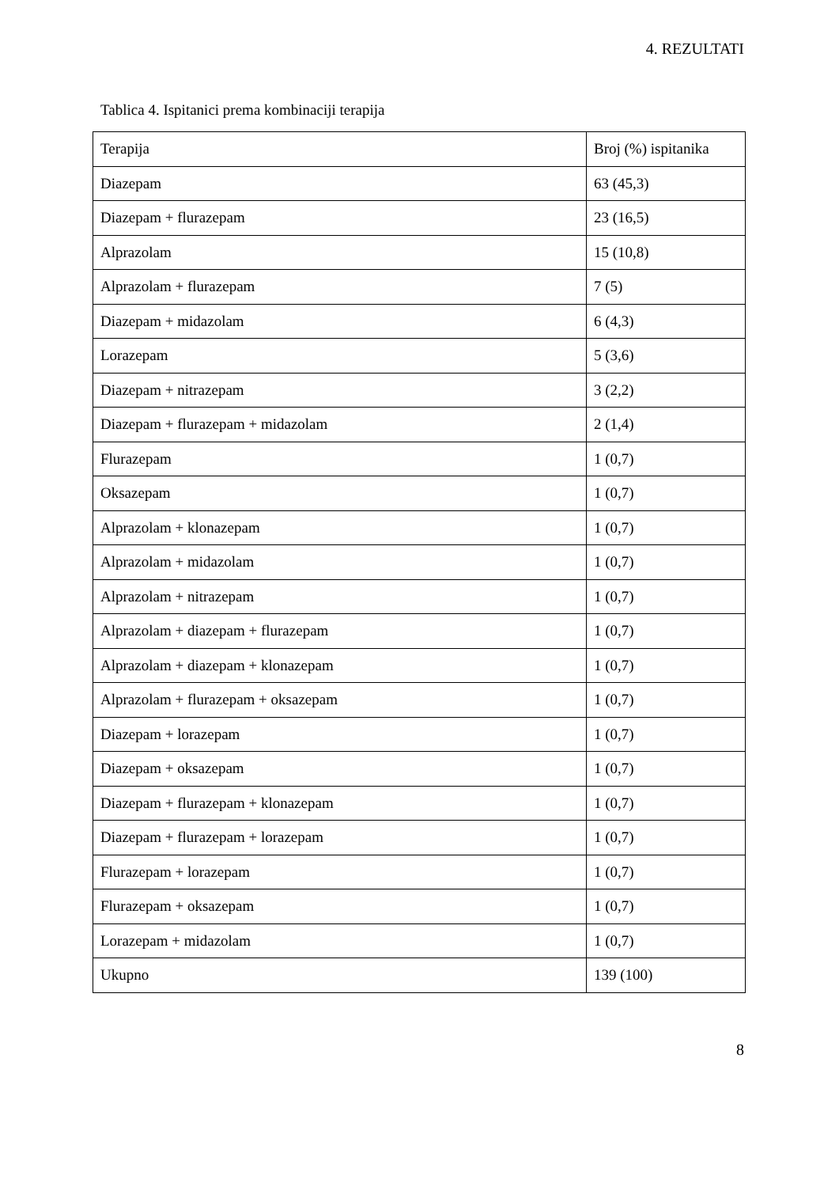4. REZULTATI
Tablica 4. Ispitanici prema kombinaciji terapija
| Terapija | Broj (%) ispitanika |
| --- | --- |
| Diazepam | 63 (45,3) |
| Diazepam + flurazepam | 23 (16,5) |
| Alprazolam | 15 (10,8) |
| Alprazolam + flurazepam | 7 (5) |
| Diazepam + midazolam | 6 (4,3) |
| Lorazepam | 5 (3,6) |
| Diazepam + nitrazepam | 3 (2,2) |
| Diazepam + flurazepam + midazolam | 2 (1,4) |
| Flurazepam | 1 (0,7) |
| Oksazepam | 1 (0,7) |
| Alprazolam + klonazepam | 1 (0,7) |
| Alprazolam + midazolam | 1 (0,7) |
| Alprazolam + nitrazepam | 1 (0,7) |
| Alprazolam + diazepam + flurazepam | 1 (0,7) |
| Alprazolam + diazepam + klonazepam | 1 (0,7) |
| Alprazolam + flurazepam + oksazepam | 1 (0,7) |
| Diazepam + lorazepam | 1 (0,7) |
| Diazepam + oksazepam | 1 (0,7) |
| Diazepam + flurazepam + klonazepam | 1 (0,7) |
| Diazepam + flurazepam + lorazepam | 1 (0,7) |
| Flurazepam + lorazepam | 1 (0,7) |
| Flurazepam + oksazepam | 1 (0,7) |
| Lorazepam + midazolam | 1 (0,7) |
| Ukupno | 139 (100) |
8